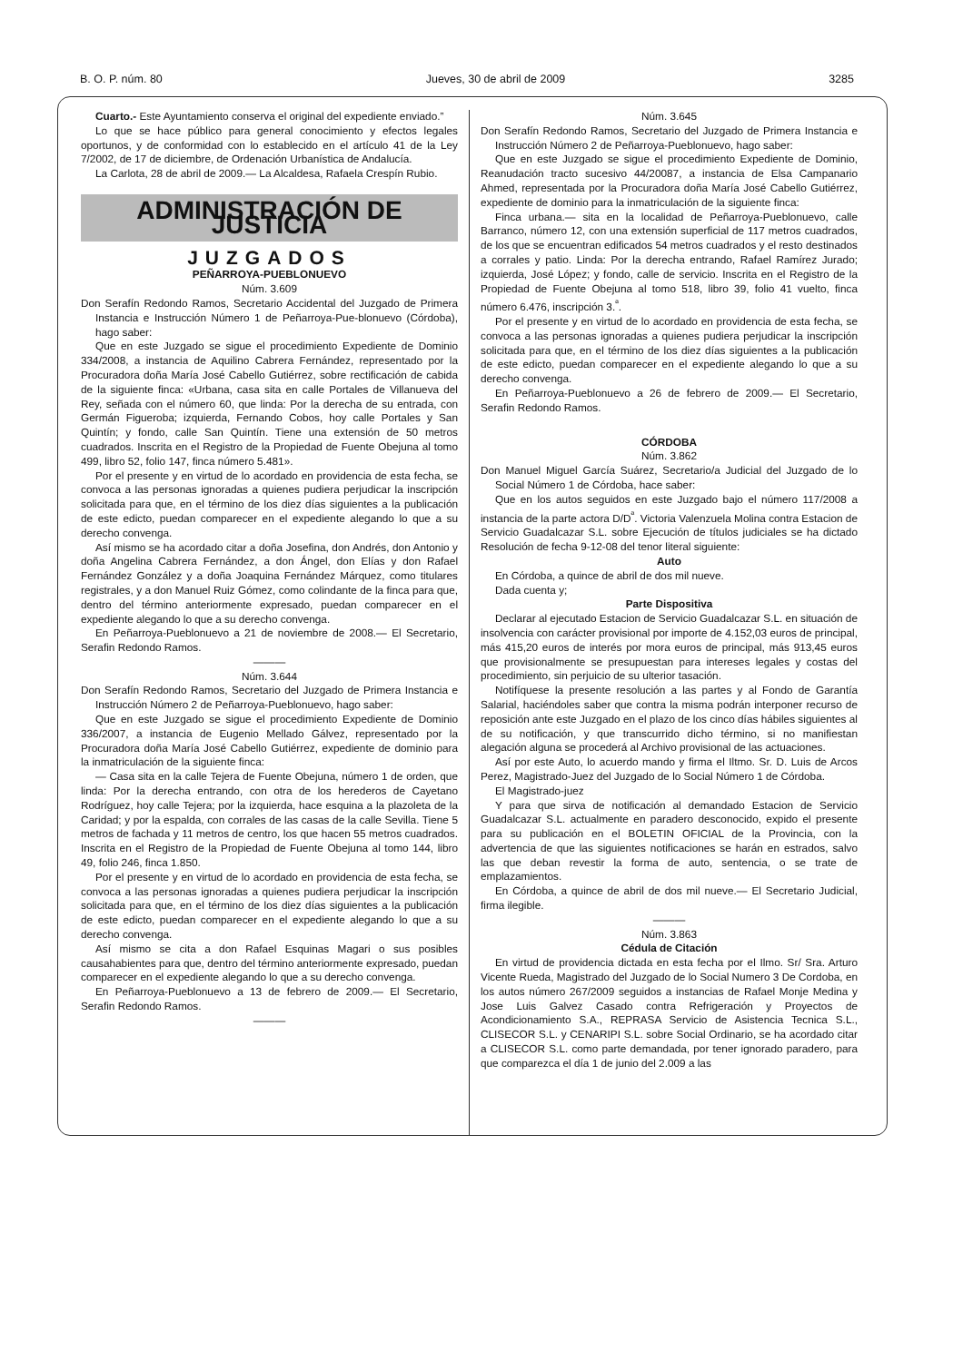B. O. P. núm. 80 Jueves, 30 de abril de 2009 3285
Cuarto.- Este Ayuntamiento conserva el original del expediente enviado.”
Lo que se hace público para general conocimiento y efectos legales oportunos, y de conformidad con lo establecido en el artículo 41 de la Ley 7/2002, de 17 de diciembre, de Ordenación Urbanística de Andalucía.
La Carlota, 28 de abril de 2009.— La Alcaldesa, Rafaela Crespín Rubio.
ADMINISTRACIÓN DE JUSTICIA
JUZGADOS
PEÑARROYA-PUEBLONUEVO
Núm. 3.609
Don Serafín Redondo Ramos, Secretario Accidental del Juzgado de Primera Instancia e Instrucción Número 1 de Peñarroya-Pue-blonuevo (Córdoba), hago saber:
Que en este Juzgado se sigue el procedimiento Expediente de Dominio 334/2008, a instancia de Aquilino Cabrera Fernández, representado por la Procuradora doña María José Cabello Gutiérrez, sobre rectificación de cabida de la siguiente finca: «Urbana, casa sita en calle Portales de Villanueva del Rey, señada con el número 60, que linda: Por la derecha de su entrada, con Germán Figueroba; izquierda, Fernando Cobos, hoy calle Portales y San Quintín; y fondo, calle San Quintín. Tiene una extensión de 50 metros cuadrados. Inscrita en el Registro de la Propiedad de Fuente Obejuna al tomo 499, libro 52, folio 147, finca número 5.481».
Por el presente y en virtud de lo acordado en providencia de esta fecha, se convoca a las personas ignoradas a quienes pudiera perjudicar la inscripción solicitada para que, en el término de los diez días siguientes a la publicación de este edicto, puedan comparecer en el expediente alegando lo que a su derecho convenga.
Así mismo se ha acordado citar a doña Josefina, don Andrés, don Antonio y doña Angelina Cabrera Fernández, a don Ángel, don Elías y don Rafael Fernández González y a doña Joaquina Fernández Márquez, como titulares registrales, y a don Manuel Ruiz Gómez, como colindante de la finca para que, dentro del término anteriormente expresado, puedan comparecer en el expediente alegando lo que a su derecho convenga.
En Peñarroya-Pueblonuevo a 21 de noviembre de 2008.— El Secretario, Serafin Redondo Ramos.
———
Núm. 3.644
Don Serafín Redondo Ramos, Secretario del Juzgado de Primera Instancia e Instrucción Número 2 de Peñarroya-Pueblonuevo, hago saber:
Que en este Juzgado se sigue el procedimiento Expediente de Dominio 336/2007, a instancia de Eugenio Mellado Gálvez, representado por la Procuradora doña María José Cabello Gutiérrez, expediente de dominio para la inmatriculación de la siguiente finca:
— Casa sita en la calle Tejera de Fuente Obejuna, número 1 de orden, que linda: Por la derecha entrando, con otra de los herederos de Cayetano Rodríguez, hoy calle Tejera; por la izquierda, hace esquina a la plazoleta de la Caridad; y por la espalda, con corrales de las casas de la calle Sevilla. Tiene 5 metros de fachada y 11 metros de centro, los que hacen 55 metros cuadrados. Inscrita en el Registro de la Propiedad de Fuente Obejuna al tomo 144, libro 49, folio 246, finca 1.850.
Por el presente y en virtud de lo acordado en providencia de esta fecha, se convoca a las personas ignoradas a quienes pudiera perjudicar la inscripción solicitada para que, en el término de los diez días siguientes a la publicación de este edicto, puedan comparecer en el expediente alegando lo que a su derecho convenga.
Así mismo se cita a don Rafael Esquinas Magari o sus posibles causahabientes para que, dentro del término anteriormente expresado, puedan comparecer en el expediente alegando lo que a su derecho convenga.
En Peñarroya-Pueblonuevo a 13 de febrero de 2009.— El Secretario, Serafin Redondo Ramos.
———
Núm. 3.645
Don Serafín Redondo Ramos, Secretario del Juzgado de Primera Instancia e Instrucción Número 2 de Peñarroya-Pueblonuevo, hago saber:
Que en este Juzgado se sigue el procedimiento Expediente de Dominio, Reanudación tracto sucesivo 44/20087, a instancia de Elsa Campanario Ahmed, representada por la Procuradora doña María José Cabello Gutiérrez, expediente de dominio para la inmatriculación de la siguiente finca:
Finca urbana.— sita en la localidad de Peñarroya-Pueblonuevo, calle Barranco, número 12, con una extensión superficial de 117 metros cuadrados, de los que se encuentran edificados 54 metros cuadrados y el resto destinados a corrales y patio. Linda: Por la derecha entrando, Rafael Ramírez Jurado; izquierda, José López; y fondo, calle de servicio. Inscrita en el Registro de la Propiedad de Fuente Obejuna al tomo 518, libro 39, folio 41 vuelto, finca número 6.476, inscripción 3.<sup>ª</sup>.
Por el presente y en virtud de lo acordado en providencia de esta fecha, se convoca a las personas ignoradas a quienes pudiera perjudicar la inscripción solicitada para que, en el término de los diez días siguientes a la publicación de este edicto, puedan comparecer en el expediente alegando lo que a su derecho convenga.
En Peñarroya-Pueblonuevo a 26 de febrero de 2009.— El Secretario, Serafin Redondo Ramos.
CÓRDOBA
Núm. 3.862
Don Manuel Miguel García Suárez, Secretario/a Judicial del Juzgado de lo Social Número 1 de Córdoba, hace saber:
Que en los autos seguidos en este Juzgado bajo el número 117/2008 a instancia de la parte actora D/D<sup>ª</sup>. Victoria Valenzuela Molina contra Estacion de Servicio Guadalcazar S.L. sobre Ejecución de títulos judiciales se ha dictado Resolución de fecha 9-12-08 del tenor literal siguiente:
Auto
En Córdoba, a quince de abril de dos mil nueve.
Dada cuenta y;
Parte Dispositiva
Declarar al ejecutado Estacion de Servicio Guadalcazar S.L. en situación de insolvencia con carácter provisional por importe de 4.152,03 euros de principal, más 415,20 euros de interés por mora euros de principal, más 913,45 euros que provisionalmente se presupuestan para intereses legales y costas del procedimiento, sin perjuicio de su ulterior tasación.
Notifíquese la presente resolución a las partes y al Fondo de Garantía Salarial, haciéndoles saber que contra la misma podrán interponer recurso de reposición ante este Juzgado en el plazo de los cinco días hábiles siguientes al de su notificación, y que transcurrido dicho término, si no manifiestan alegación alguna se procederá al Archivo provisional de las actuaciones.
Así por este Auto, lo acuerdo mando y firma el Iltmo. Sr. D. Luis de Arcos Perez, Magistrado-Juez del Juzgado de lo Social Número 1 de Córdoba.
El Magistrado-juez
Y para que sirva de notificación al demandado Estacion de Servicio Guadalcazar S.L. actualmente en paradero desconocido, expido el presente para su publicación en el BOLETIN OFICIAL de la Provincia, con la advertencia de que las siguientes notificaciones se harán en estrados, salvo las que deban revestir la forma de auto, sentencia, o se trate de emplazamientos.
En Córdoba, a quince de abril de dos mil nueve.— El Secretario Judicial, firma ilegible.
———
Núm. 3.863
Cédula de Citación
En virtud de providencia dictada en esta fecha por el Ilmo. Sr/ Sra. Arturo Vicente Rueda, Magistrado del Juzgado de lo Social Numero 3 De Cordoba, en los autos número 267/2009 seguidos a instancias de Rafael Monje Medina y Jose Luis Galvez Casado contra Refrigeración y Proyectos de Acondicionamiento S.A., REPRASA Servicio de Asistencia Tecnica S.L., CLISECOR S.L. y CENARIPI S.L. sobre Social Ordinario, se ha acordado citar a CLISECOR S.L. como parte demandada, por tener ignorado paradero, para que comparezca el día 1 de junio del 2.009 a las